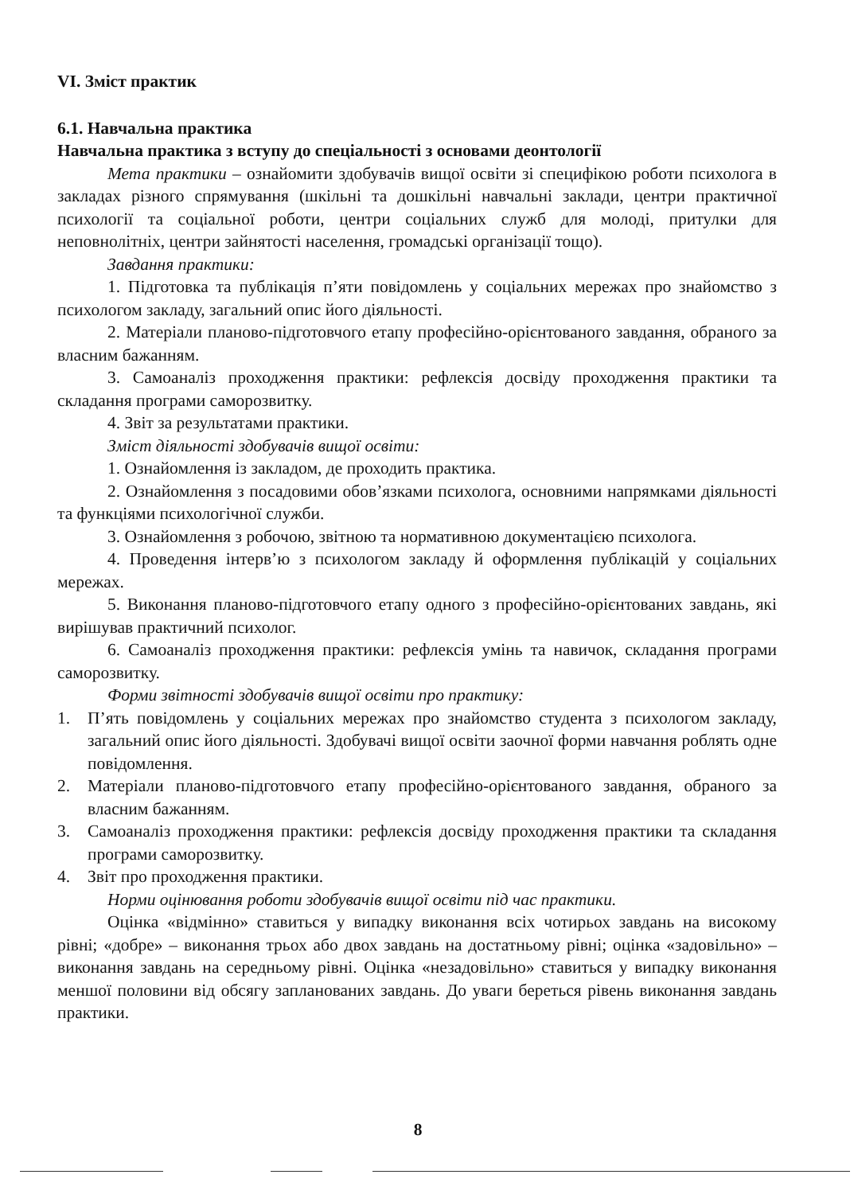VI. Зміст практик
6.1. Навчальна практика
Навчальна практика з вступу до спеціальності з основами деонтології
Мета практики – ознайомити здобувачів вищої освіти зі специфікою роботи психолога в закладах різного спрямування (шкільні та дошкільні навчальні заклади, центри практичної психології та соціальної роботи, центри соціальних служб для молоді, притулки для неповнолітніх, центри зайнятості населення, громадські організації тощо).
Завдання практики:
1. Підготовка та публікація п’яти повідомлень у соціальних мережах про знайомство з психологом закладу, загальний опис його діяльності.
2. Матеріали планово-підготовчого етапу професійно-орієнтованого завдання, обраного за власним бажанням.
3. Самоаналіз проходження практики: рефлексія досвіду проходження практики та складання програми саморозвитку.
4. Звіт за результатами практики.
Зміст діяльності здобувачів вищої освіти:
1. Ознайомлення із закладом, де проходить практика.
2. Ознайомлення з посадовими обов’язками психолога, основними напрямками діяльності та функціями психологічної служби.
3. Ознайомлення з робочою, звітною та нормативною документацією психолога.
4. Проведення інтерв’ю з психологом закладу й оформлення публікацій у соціальних мережах.
5. Виконання планово-підготовчого етапу одного з професійно-орієнтованих завдань, які вирішував практичний психолог.
6. Самоаналіз проходження практики: рефлексія умінь та навичок, складання програми саморозвитку.
Форми звітності здобувачів вищої освіти про практику:
1. П’ять повідомлень у соціальних мережах про знайомство студента з психологом закладу, загальний опис його діяльності. Здобувачі вищої освіти заочної форми навчання роблять одне повідомлення.
2. Матеріали планово-підготовчого етапу професійно-орієнтованого завдання, обраного за власним бажанням.
3. Самоаналіз проходження практики: рефлексія досвіду проходження практики та складання програми саморозвитку.
4. Звіт про проходження практики.
Норми оцінювання роботи здобувачів вищої освіти під час практики.
Оцінка «відмінно» ставиться у випадку виконання всіх чотирьох завдань на високому рівні; «добре» – виконання трьох або двох завдань на достатньому рівні; оцінка «задовільно» – виконання завдань на середньому рівні. Оцінка «незадовільно» ставиться у випадку виконання меншої половини від обсягу запланованих завдань. До уваги береться рівень виконання завдань практики.
8